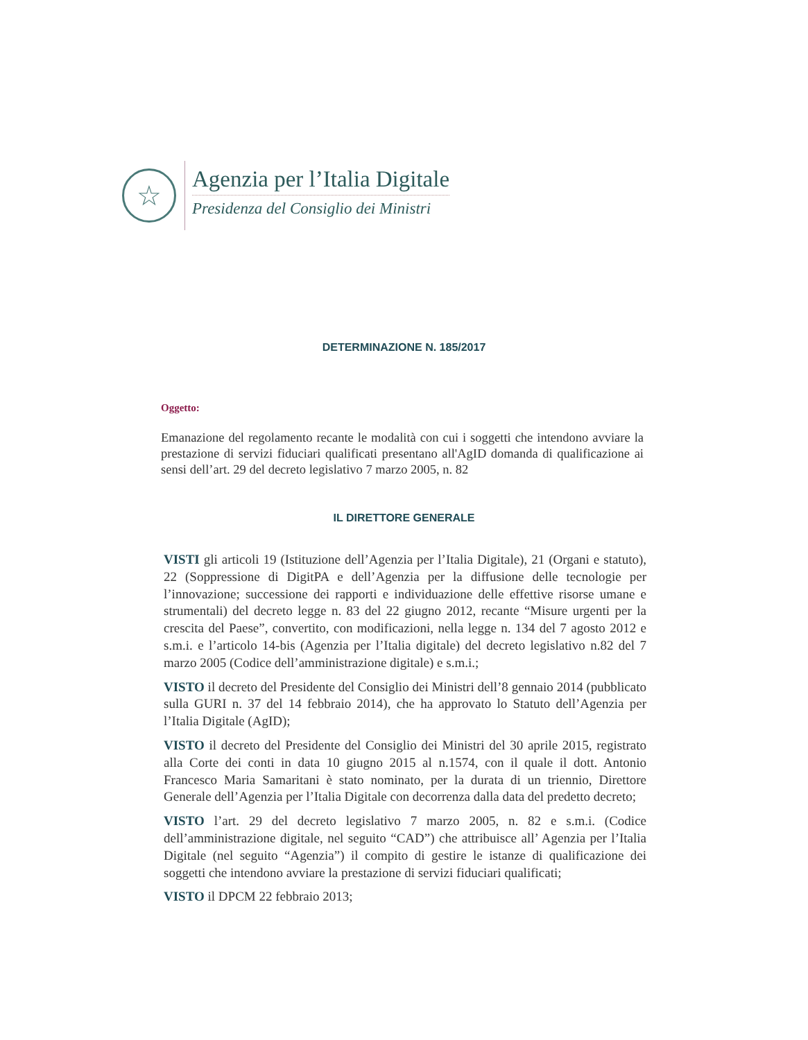☆
Agenzia per l’Italia Digitale
Presidenza del Consiglio dei Ministri
DETERMINAZIONE N. 185/2017
Oggetto:
Emanazione del regolamento recante le modalità con cui i soggetti che intendono avviare la prestazione di servizi fiduciari qualificati presentano all'AgID domanda di qualificazione ai sensi dell’art. 29 del decreto legislativo 7 marzo 2005, n. 82
IL DIRETTORE GENERALE
VISTI gli articoli 19 (Istituzione dell’Agenzia per l’Italia Digitale), 21 (Organi e statuto), 22 (Soppressione di DigitPA e dell’Agenzia per la diffusione delle tecnologie per l’innovazione; successione dei rapporti e individuazione delle effettive risorse umane e strumentali) del decreto legge n. 83 del 22 giugno 2012, recante “Misure urgenti per la crescita del Paese”, convertito, con modificazioni, nella legge n. 134 del 7 agosto 2012 e s.m.i. e l’articolo 14-bis (Agenzia per l’Italia digitale) del decreto legislativo n.82 del 7 marzo 2005 (Codice dell’amministrazione digitale) e s.m.i.;
VISTO il decreto del Presidente del Consiglio dei Ministri dell’8 gennaio 2014 (pubblicato sulla GURI n. 37 del 14 febbraio 2014), che ha approvato lo Statuto dell’Agenzia per l’Italia Digitale (AgID);
VISTO il decreto del Presidente del Consiglio dei Ministri del 30 aprile 2015, registrato alla Corte dei conti in data 10 giugno 2015 al n.1574, con il quale il dott. Antonio Francesco Maria Samaritani è stato nominato, per la durata di un triennio, Direttore Generale dell’Agenzia per l’Italia Digitale con decorrenza dalla data del predetto decreto;
VISTO l’art. 29 del decreto legislativo 7 marzo 2005, n. 82 e s.m.i. (Codice dell’amministrazione digitale, nel seguito “CAD”) che attribuisce all’ Agenzia per l’Italia Digitale (nel seguito “Agenzia”) il compito di gestire le istanze di qualificazione dei soggetti che intendono avviare la prestazione di servizi fiduciari qualificati;
VISTO il DPCM 22 febbraio 2013;